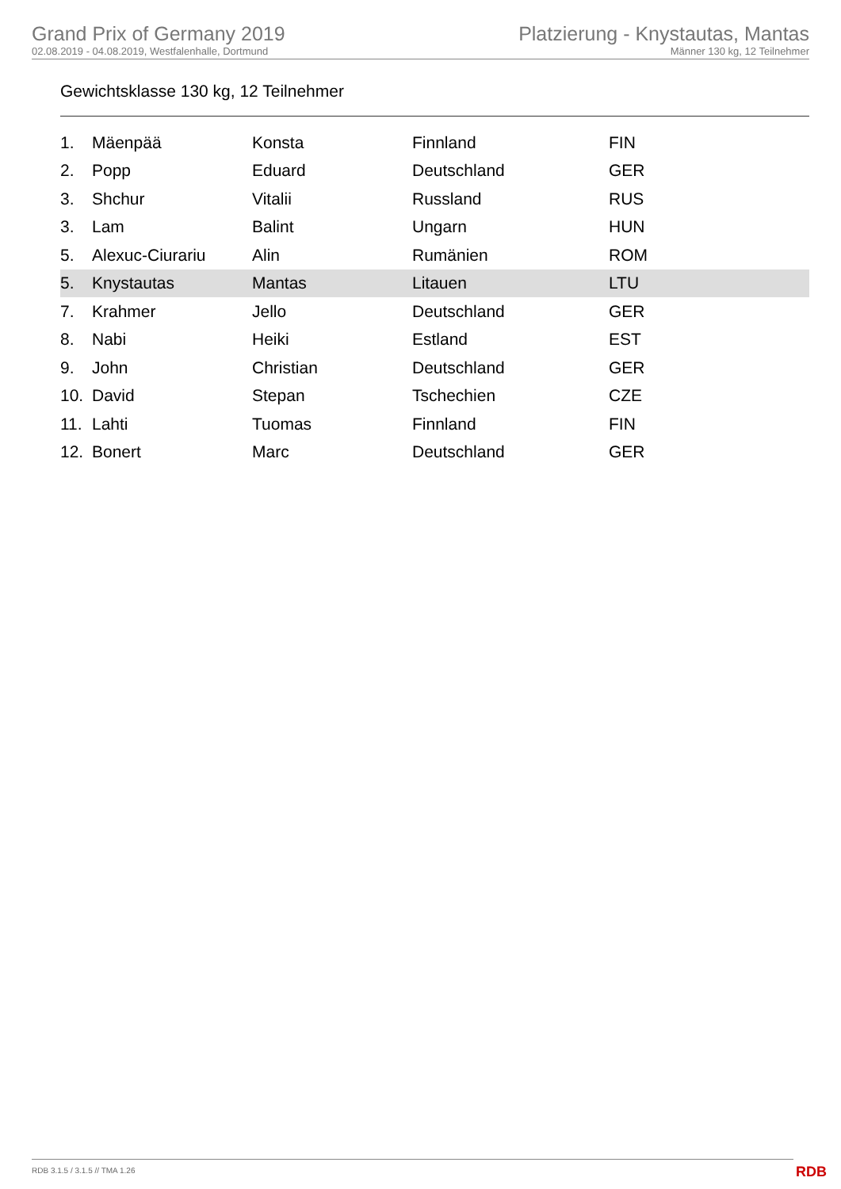Grand Prix of Germany 2019
02.08.2019 - 04.08.2019, Westfalenhalle, Dortmund
Platzierung - Knystautas, Mantas
Männer 130 kg, 12 Teilnehmer
Gewichtsklasse 130 kg, 12 Teilnehmer
| 1. | Mäenpää | Konsta | Finnland | FIN |
| 2. | Popp | Eduard | Deutschland | GER |
| 3. | Shchur | Vitalii | Russland | RUS |
| 3. | Lam | Balint | Ungarn | HUN |
| 5. | Alexuc-Ciurariu | Alin | Rumänien | ROM |
| 5. | Knystautas | Mantas | Litauen | LTU |
| 7. | Krahmer | Jello | Deutschland | GER |
| 8. | Nabi | Heiki | Estland | EST |
| 9. | John | Christian | Deutschland | GER |
| 10. | David | Stepan | Tschechien | CZE |
| 11. | Lahti | Tuomas | Finnland | FIN |
| 12. | Bonert | Marc | Deutschland | GER |
RDB 3.1.5 / 3.1.5 // TMA 1.26
RDB